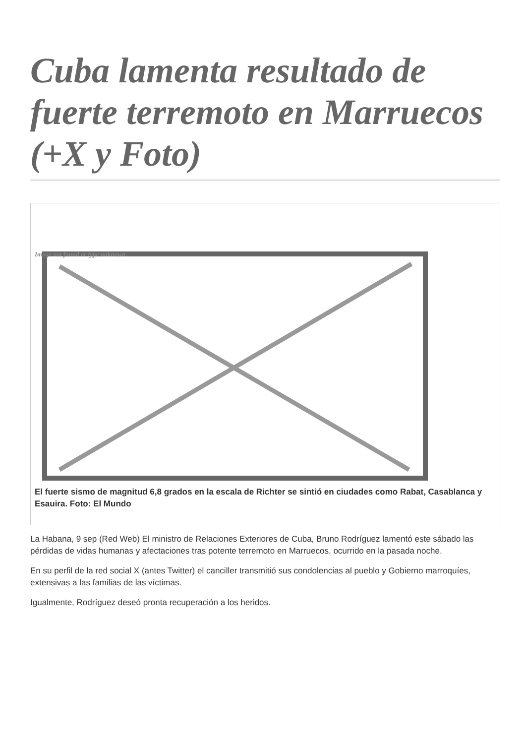Cuba lamenta resultado de fuerte terremoto en Marruecos (+X y Foto)
Image not found or type unknown
El fuerte sismo de magnitud 6,8 grados en la escala de Richter se sintió en ciudades como Rabat, Casablanca y Esauira. Foto: El Mundo
La Habana, 9 sep (Red Web) El ministro de Relaciones Exteriores de Cuba, Bruno Rodríguez lamentó este sábado las pérdidas de vidas humanas y afectaciones tras potente terremoto en Marruecos, ocurrido en la pasada noche.
En su perfil de la red social X (antes Twitter) el canciller transmitió sus condolencias al pueblo y Gobierno marroquíes, extensivas a las familias de las víctimas.
Igualmente, Rodríguez deseó pronta recuperación a los heridos.